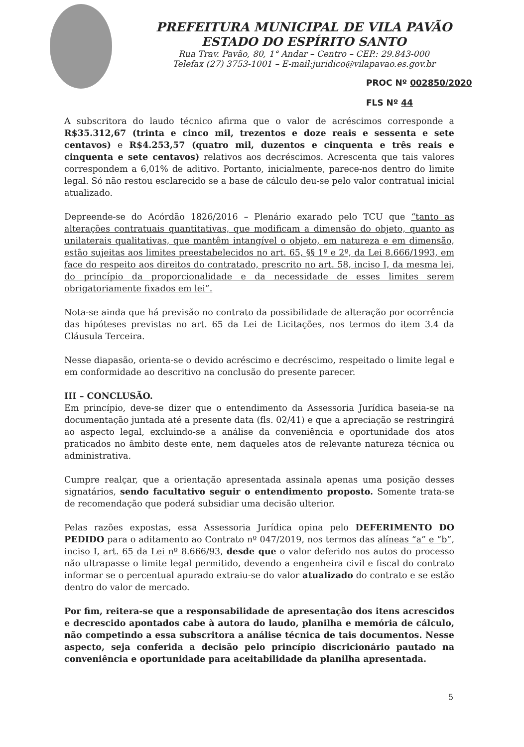PREFEITURA MUNICIPAL DE VILA PAVÃO
ESTADO DO ESPÍRITO SANTO
Rua Trav. Pavão, 80, 1° Andar – Centro – CEP.: 29.843-000
Telefax (27) 3753-1001 – E-mail:juridico@vilapavao.es.gov.br
PROC Nº 002850/2020
FLS Nº 44
A subscritora do laudo técnico afirma que o valor de acréscimos corresponde a R$35.312,67 (trinta e cinco mil, trezentos e doze reais e sessenta e sete centavos) e R$4.253,57 (quatro mil, duzentos e cinquenta e três reais e cinquenta e sete centavos) relativos aos decréscimos. Acrescenta que tais valores correspondem a 6,01% de aditivo. Portanto, inicialmente, parece-nos dentro do limite legal. Só não restou esclarecido se a base de cálculo deu-se pelo valor contratual inicial atualizado.
Depreende-se do Acórdão 1826/2016 – Plenário exarado pelo TCU que “tanto as alterações contratuais quantitativas, que modificam a dimensão do objeto, quanto as unilaterais qualitativas, que mantêm intangível o objeto, em natureza e em dimensão, estão sujeitas aos limites preestabelecidos no art. 65, §§ 1º e 2º, da Lei 8.666/1993, em face do respeito aos direitos do contratado, prescrito no art. 58, inciso I, da mesma lei, do princípio da proporcionalidade e da necessidade de esses limites serem obrigatoriamente fixados em lei”.
Nota-se ainda que há previsão no contrato da possibilidade de alteração por ocorrência das hipóteses previstas no art. 65 da Lei de Licitações, nos termos do item 3.4 da Cláusula Terceira.
Nesse diapasão, orienta-se o devido acréscimo e decréscimo, respeitado o limite legal e em conformidade ao descritivo na conclusão do presente parecer.
III – CONCLUSÃO.
Em princípio, deve-se dizer que o entendimento da Assessoria Jurídica baseia-se na documentação juntada até a presente data (fls. 02/41) e que a apreciação se restringirá ao aspecto legal, excluindo-se a análise da conveniência e oportunidade dos atos praticados no âmbito deste ente, nem daqueles atos de relevante natureza técnica ou administrativa.
Cumpre realçar, que a orientação apresentada assinala apenas uma posição desses signatários, sendo facultativo seguir o entendimento proposto. Somente trata-se de recomendação que poderá subsidiar uma decisão ulterior.
Pelas razões expostas, essa Assessoria Jurídica opina pelo DEFERIMENTO DO PEDIDO para o aditamento ao Contrato nº 047/2019, nos termos das alíneas “a” e “b”, inciso I, art. 65 da Lei nº 8.666/93, desde que o valor deferido nos autos do processo não ultrapasse o limite legal permitido, devendo a engenheira civil e fiscal do contrato informar se o percentual apurado extraiu-se do valor atualizado do contrato e se estão dentro do valor de mercado.
Por fim, reitera-se que a responsabilidade de apresentação dos itens acrescidos e decrescido apontados cabe à autora do laudo, planilha e memória de cálculo, não competindo a essa subscritora a análise técnica de tais documentos. Nesse aspecto, seja conferida a decisão pelo princípio discricionário pautado na conveniência e oportunidade para aceitabilidade da planilha apresentada.
5